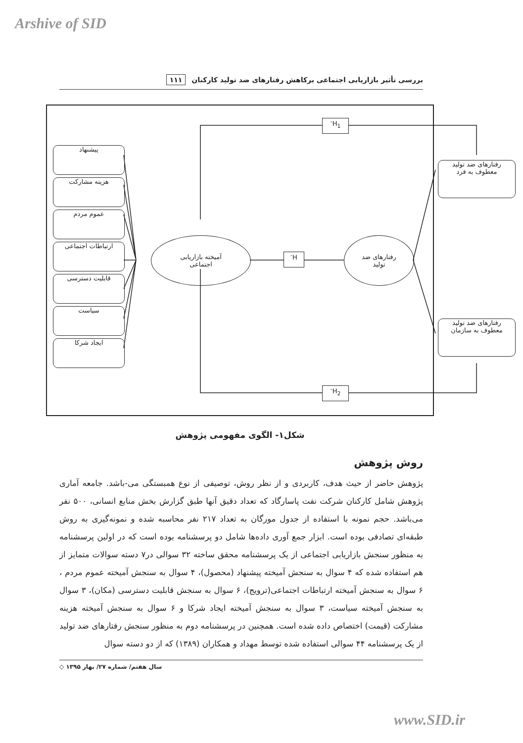Arshive of SID
بررسی تأثیر بازاریابی اجتماعی برکاهش رفتارهای ضد تولید کارکنان ۱۱۱
پیشنهاد
هزینه مشارکت
عموم مردم
ارتباطات اجتماعی
قابلیت دسترسی
سیاست
ایجاد شرکا
آمیخته بازاریابی
اجتماعی
رفتارهای ضد
تولید
H<sup>-</sup>
H<sub>1</sub><sup>-</sup>
H<sub>2</sub><sup>-</sup>
رفتارهای ضد تولید
معطوف به فرد
رفتارهای ضد تولید
معطوف به سازمان
شکل۱- الگوی مفهومی پژوهش
روش پژوهش
پژوهش حاضر از حیث هدف، کاربردی و از نظر روش، توصیفی از نوع همبستگی می-باشد. جامعه آماری پژوهش شامل کارکنان شرکت نفت پاسارگاد که تعداد دقیق آنها طبق گزارش بخش منابع انسانی، ۵۰۰ نفر می‌باشد. حجم نمونه با استفاده از جدول مورگان به تعداد ۲۱۷ نفر محاسبه شده و نمونه‌گیری به روش طبقه‌ای تصادفی بوده است. ابزار جمع آوری داده‌ها شامل دو پرسشنامه بوده است که در اولین پرسشنامه به منظور سنجش بازاریابی اجتماعی از یک پرسشنامه محقق ساخته ۳۲ سوالی در۷ دسته سوالات متمایز از هم استفاده شده که ۴ سوال به سنجش آمیخته پیشنهاد (محصول)، ۴ سوال به سنجش آمیخته عموم مردم ، ۶ سوال به سنجش آمیخته ارتباطات اجتماعی(ترویج)، ۶ سوال به سنجش قابلیت دسترسی (مکان)، ۳ سوال به سنجش آمیخته سیاست، ۳ سوال به سنجش آمیخته ایجاد شرکا و ۶ سوال به سنجش آمیخته هزینه مشارکت (قیمت) اختصاص داده شده است. همچنین در پرسشنامه دوم به منظور سنجش رفتارهای ضد تولید از یک پرسشنامه ۴۴ سوالی استفاده شده توسط مهداد و همکاران (۱۳۸۹) که از دو دسته سوال
سال هفتم/ شماره ۲۷/ بهار ۱۳۹۵ ◇
www.SID.ir